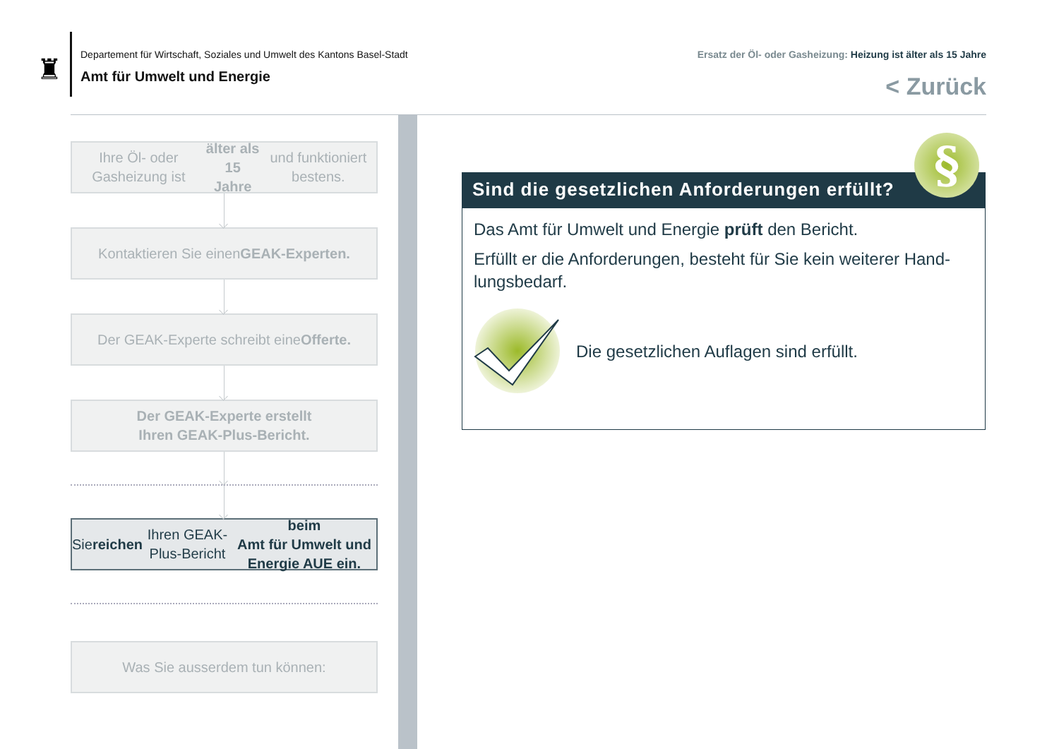♜
Departement für Wirtschaft, Soziales und Umwelt des Kantons Basel-Stadt
Amt für Umwelt und Energie
Ersatz der Öl- oder Gasheizung: Heizung ist älter als 15 Jahre
< Zurück
Ihre Öl- oder Gasheizung ist älter als 15
Jahre und funktioniert bestens.
Kontaktieren Sie einen GEAK-Experten.
Der GEAK-Experte schreibt eine Offerte.
Der GEAK-Experte erstellt
Ihren GEAK-Plus-Bericht.
Sie reichen Ihren GEAK-Plus-Bericht beim
Amt für Umwelt und Energie AUE ein.
Was Sie ausserdem tun können:
Sind die gesetzlichen Anforderungen erfüllt?
Das Amt für Umwelt und Energie prüft den Bericht.
Erfüllt er die Anforderungen, besteht für Sie kein weiterer Hand-lungsbedarf.
Die gesetzlichen Auflagen sind erfüllt.
§